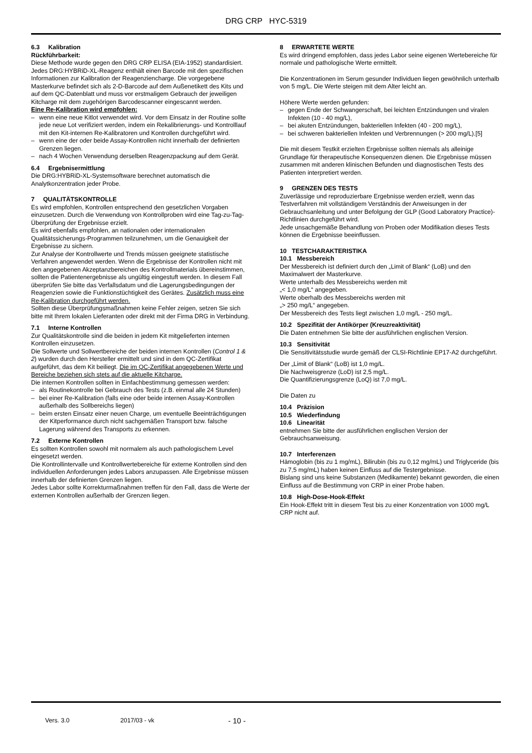DRG CRP HYC-5319
6.3 Kalibration
Rückführbarkeit:
Diese Methode wurde gegen den DRG CRP ELISA (EIA-1952) standardisiert.
Jedes DRG:HYBRiD-XL-Reagenz enthält einen Barcode mit den spezifischen Informationen zur Kalibration der Reagenziencharge. Die vorgegebene Masterkurve befindet sich als 2-D-Barcode auf dem Außenetikett des Kits und auf dem QC-Datenblatt und muss vor erstmaligem Gebrauch der jeweiligen Kitcharge mit dem zugehörigen Barcodescanner eingescannt werden.
Eine Re-Kalibration wird empfohlen:
– wenn eine neue Kitlot verwendet wird. Vor dem Einsatz in der Routine sollte jede neue Lot verifiziert werden, indem ein Rekalibrierungs- und Kontrolllauf mit den Kit-internen Re-Kalibratoren und Kontrollen durchgeführt wird.
– wenn eine der oder beide Assay-Kontrollen nicht innerhalb der definierten Grenzen liegen.
– nach 4 Wochen Verwendung derselben Reagenzpackung auf dem Gerät.
6.4 Ergebnisermittlung
Die DRG:HYBRiD-XL-Systemsoftware berechnet automatisch die Analytkonzentration jeder Probe.
7 QUALITÄTSKONTROLLE
Es wird empfohlen, Kontrollen entsprechend den gesetzlichen Vorgaben einzusetzen. Durch die Verwendung von Kontrollproben wird eine Tag-zu-Tag-Überprüfung der Ergebnisse erzielt.
Es wird ebenfalls empfohlen, an nationalen oder internationalen Qualitätssicherungs-Programmen teilzunehmen, um die Genauigkeit der Ergebnisse zu sichern.
Zur Analyse der Kontrollwerte und Trends müssen geeignete statistische Verfahren angewendet werden. Wenn die Ergebnisse der Kontrollen nicht mit den angegebenen Akzeptanzbereichen des Kontrollmaterials übereinstimmen, sollten die Patientenergebnisse als ungültig eingestuft werden. In diesem Fall überprüfen Sie bitte das Verfallsdatum und die Lagerungsbedingungen der Reagenzien sowie die Funktionstüchtigkeit des Gerätes. Zusätzlich muss eine Re-Kalibration durchgeführt werden.
Sollten diese Überprüfungsmaßnahmen keine Fehler zeigen, setzen Sie sich bitte mit Ihrem lokalen Lieferanten oder direkt mit der Firma DRG in Verbindung.
7.1 Interne Kontrollen
Zur Qualitätskontrolle sind die beiden in jedem Kit mitgelieferten internen Kontrollen einzusetzen.
Die Sollwerte und Sollwertbereiche der beiden internen Kontrollen (Control 1 & 2) wurden durch den Hersteller ermittelt und sind in dem QC-Zertifikat aufgeführt, das dem Kit beiliegt. Die im QC-Zertifikat angegebenen Werte und Bereiche beziehen sich stets auf die aktuelle Kitcharge.
Die internen Kontrollen sollten in Einfachbestimmung gemessen werden:
– als Routinekontrolle bei Gebrauch des Tests (z.B. einmal alle 24 Stunden)
– bei einer Re-Kalibration (falls eine oder beide internen Assay-Kontrollen außerhalb des Sollbereichs liegen)
– beim ersten Einsatz einer neuen Charge, um eventuelle Beeinträchtigungen der Kitperformance durch nicht sachgemäßen Transport bzw. falsche Lagerung während des Transports zu erkennen.
7.2 Externe Kontrollen
Es sollten Kontrollen sowohl mit normalem als auch pathologischem Level eingesetzt werden.
Die Kontrollintervalle und Kontrollwertebereiche für externe Kontrollen sind den individuellen Anforderungen jedes Labors anzupassen. Alle Ergebnisse müssen innerhalb der definierten Grenzen liegen.
Jedes Labor sollte Korrekturmaßnahmen treffen für den Fall, dass die Werte der externen Kontrollen außerhalb der Grenzen liegen.
8 ERWARTETE WERTE
Es wird dringend empfohlen, dass jedes Labor seine eigenen Wertebereiche für normale und pathologische Werte ermittelt.
Die Konzentrationen im Serum gesunder Individuen liegen gewöhnlich unterhalb von 5 mg/L. Die Werte steigen mit dem Alter leicht an.
Höhere Werte werden gefunden:
– gegen Ende der Schwangerschaft, bei leichten Entzündungen und viralen Infekten (10 - 40 mg/L),
– bei akuten Entzündungen, bakteriellen Infekten (40 - 200 mg/L),
– bei schweren bakteriellen Infekten und Verbrennungen (> 200 mg/L).[5]
Die mit diesem Testkit erzielten Ergebnisse sollten niemals als alleinige Grundlage für therapeutische Konsequenzen dienen. Die Ergebnisse müssen zusammen mit anderen klinischen Befunden und diagnostischen Tests des Patienten interpretiert werden.
9 GRENZEN DES TESTS
Zuverlässige und reproduzierbare Ergebnisse werden erzielt, wenn das Testverfahren mit vollständigem Verständnis der Anweisungen in der Gebrauchsanleitung und unter Befolgung der GLP (Good Laboratory Practice)-Richtlinien durchgeführt wird.
Jede unsachgemäße Behandlung von Proben oder Modifikation dieses Tests können die Ergebnisse beeinflussen.
10 TESTCHARAKTERISTIKA
10.1 Messbereich
Der Messbereich ist definiert durch den „Limit of Blank“ (LoB) und den Maximalwert der Masterkurve.
Werte unterhalb des Messbereichs werden mit
„< 1,0 mg/L“ angegeben.
Werte oberhalb des Messbereichs werden mit
„> 250 mg/L“ angegeben.
Der Messbereich des Tests liegt zwischen 1,0 mg/L - 250 mg/L.
10.2 Spezifität der Antikörper (Kreuzreaktivität)
Die Daten entnehmen Sie bitte der ausführlichen englischen Version.
10.3 Sensitivität
Die Sensitivitätsstudie wurde gemäß der CLSI-Richtlinie EP17-A2 durchgeführt.
Der „Limit of Blank“ (LoB) ist 1,0 mg/L.
Die Nachweisgrenze (LoD) ist 2,5 mg/L.
Die Quantifizierungsgrenze (LoQ) ist 7,0 mg/L.
Die Daten zu
10.4 Präzision
10.5 Wiederfindung
10.6 Linearität
entnehmen Sie bitte der ausführlichen englischen Version der Gebrauchsanweisung.
10.7 Interferenzen
Hämoglobin (bis zu 1 mg/mL), Bilirubin (bis zu 0,12 mg/mL) und Triglyceride (bis zu 7,5 mg/mL) haben keinen Einfluss auf die Testergebnisse.
Bislang sind uns keine Substanzen (Medikamente) bekannt geworden, die einen Einfluss auf die Bestimmung von CRP in einer Probe haben.
10.8 High-Dose-Hook-Effekt
Ein Hook-Effekt tritt in diesem Test bis zu einer Konzentration von 1000 mg/L CRP nicht auf.
Vers. 3.0 2017/03 - vk - 10 -